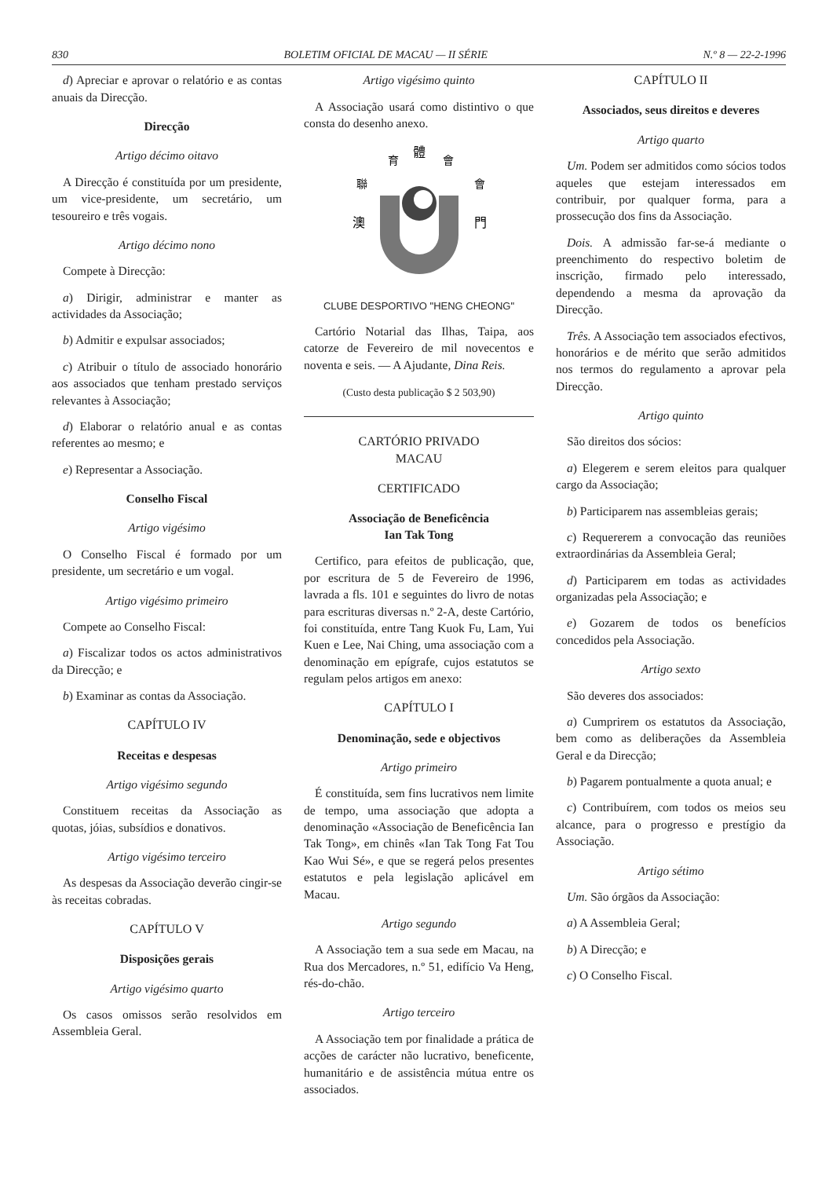830 BOLETIM OFICIAL DE MACAU — II SÉRIE N.º 8 — 22-2-1996
d) Apreciar e aprovar o relatório e as contas anuais da Direcção.
Direcção
Artigo décimo oitavo
A Direcção é constituída por um presidente, um vice-presidente, um secretário, um tesoureiro e três vogais.
Artigo décimo nono
Compete à Direcção:
a) Dirigir, administrar e manter as actividades da Associação;
b) Admitir e expulsar associados;
c) Atribuir o título de associado honorário aos associados que tenham prestado serviços relevantes à Associação;
d) Elaborar o relatório anual e as contas referentes ao mesmo; e
e) Representar a Associação.
Conselho Fiscal
Artigo vigésimo
O Conselho Fiscal é formado por um presidente, um secretário e um vogal.
Artigo vigésimo primeiro
Compete ao Conselho Fiscal:
a) Fiscalizar todos os actos administrativos da Direcção; e
b) Examinar as contas da Associação.
CAPÍTULO IV
Receitas e despesas
Artigo vigésimo segundo
Constituem receitas da Associação as quotas, jóias, subsídios e donativos.
Artigo vigésimo terceiro
As despesas da Associação deverão cingir-se às receitas cobradas.
CAPÍTULO V
Disposições gerais
Artigo vigésimo quarto
Os casos omissos serão resolvidos em Assembleia Geral.
Artigo vigésimo quinto
A Associação usará como distintivo o que consta do desenho anexo.
體
育
會
聯
會
澳
門
CLUBE DESPORTIVO "HENG CHEONG"
Cartório Notarial das Ilhas, Taipa, aos catorze de Fevereiro de mil novecentos e noventa e seis. — A Ajudante, Dina Reis.
(Custo desta publicação $ 2 503,90)
CARTÓRIO PRIVADO
MACAU
CERTIFICADO
Associação de Beneficência
Ian Tak Tong
Certifico, para efeitos de publicação, que, por escritura de 5 de Fevereiro de 1996, lavrada a fls. 101 e seguintes do livro de notas para escrituras diversas n.º 2-A, deste Cartório, foi constituída, entre Tang Kuok Fu, Lam, Yui Kuen e Lee, Nai Ching, uma associação com a denominação em epígrafe, cujos estatutos se regulam pelos artigos em anexo:
CAPÍTULO I
Denominação, sede e objectivos
Artigo primeiro
É constituída, sem fins lucrativos nem limite de tempo, uma associação que adopta a denominação «Associação de Beneficência Ian Tak Tong», em chinês «Ian Tak Tong Fat Tou Kao Wui Sé», e que se regerá pelos presentes estatutos e pela legislação aplicável em Macau.
Artigo segundo
A Associação tem a sua sede em Macau, na Rua dos Mercadores, n.º 51, edifício Va Heng, rés-do-chão.
Artigo terceiro
A Associação tem por finalidade a prática de acções de carácter não lucrativo, beneficente, humanitário e de assistência mútua entre os associados.
CAPÍTULO II
Associados, seus direitos e deveres
Artigo quarto
Um. Podem ser admitidos como sócios todos aqueles que estejam interessados em contribuir, por qualquer forma, para a prossecução dos fins da Associação.
Dois. A admissão far-se-á mediante o preenchimento do respectivo boletim de inscrição, firmado pelo interessado, dependendo a mesma da aprovação da Direcção.
Três. A Associação tem associados efectivos, honorários e de mérito que serão admitidos nos termos do regulamento a aprovar pela Direcção.
Artigo quinto
São direitos dos sócios:
a) Elegerem e serem eleitos para qualquer cargo da Associação;
b) Participarem nas assembleias gerais;
c) Requererem a convocação das reuniões extraordinárias da Assembleia Geral;
d) Participarem em todas as actividades organizadas pela Associação; e
e) Gozarem de todos os benefícios concedidos pela Associação.
Artigo sexto
São deveres dos associados:
a) Cumprirem os estatutos da Associação, bem como as deliberações da Assembleia Geral e da Direcção;
b) Pagarem pontualmente a quota anual; e
c) Contribuírem, com todos os meios seu alcance, para o progresso e prestígio da Associação.
Artigo sétimo
Um. São órgãos da Associação:
a) A Assembleia Geral;
b) A Direcção; e
c) O Conselho Fiscal.